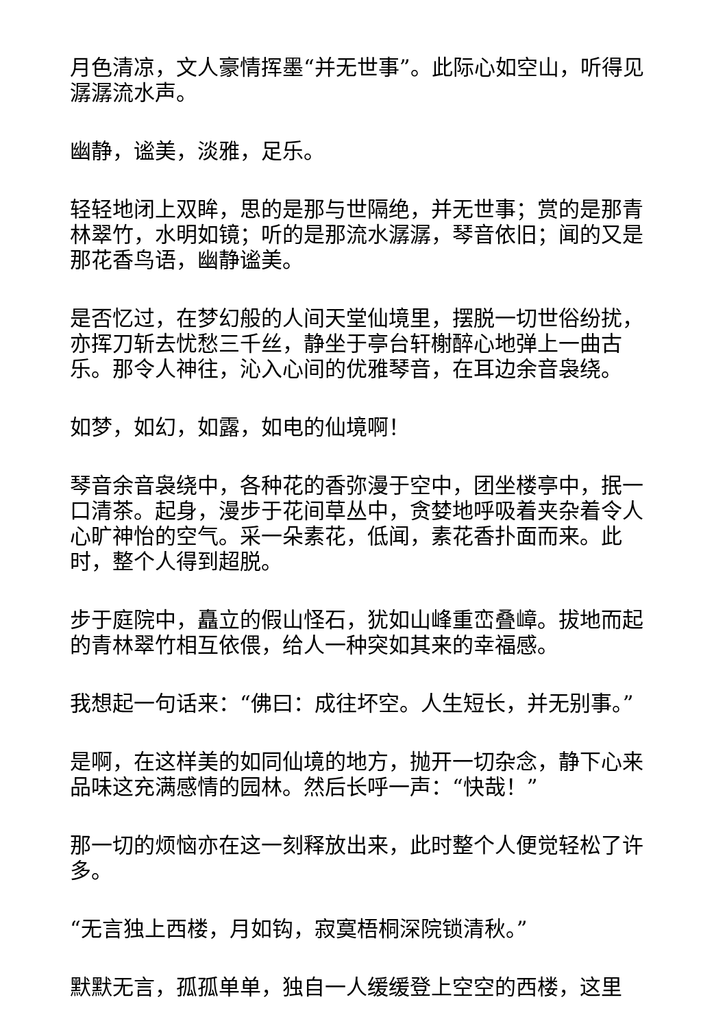月色清凉，文人豪情挥墨“并无世事”。此际心如空山，听得见潺潺流水声。
幽静，谧美，淡雅，足乐。
轻轻地闭上双眸，思的是那与世隔绝，并无世事；赏的是那青林翠竹，水明如镜；听的是那流水潺潺，琴音依旧；闻的又是那花香鸟语，幽静谧美。
是否忆过，在梦幻般的人间天堂仙境里，摆脱一切世俗纷扰，亦挥刀斩去忧愁三千丝，静坐于亭台轩榭醉心地弹上一曲古乐。那令人神往，沁入心间的优雅琴音，在耳边余音袅绕。
如梦，如幻，如露，如电的仙境啊！
琴音余音袅绕中，各种花的香弥漫于空中，团坐楼亭中，抿一口清茶。起身，漫步于花间草丛中，贪婪地呼吸着夹杂着令人心旷神怡的空气。采一朵素花，低闻，素花香扑面而来。此时，整个人得到超脱。
步于庭院中，矗立的假山怪石，犹如山峰重峦叠嶂。拔地而起的青林翠竹相互依偎，给人一种突如其来的幸福感。
我想起一句话来：“佛曰：成往坏空。人生短长，并无别事。”
是啊，在这样美的如同仙境的地方，抛开一切杂念，静下心来品味这充满感情的园林。然后长呼一声：“快哉！”
那一切的烦恼亦在这一刻释放出来，此时整个人便觉轻松了许多。
“无言独上西楼，月如钩，寂寞梧桐深院锁清秋。”
默默无言，孤孤单单，独自一人缓缓登上空空的西楼，这里